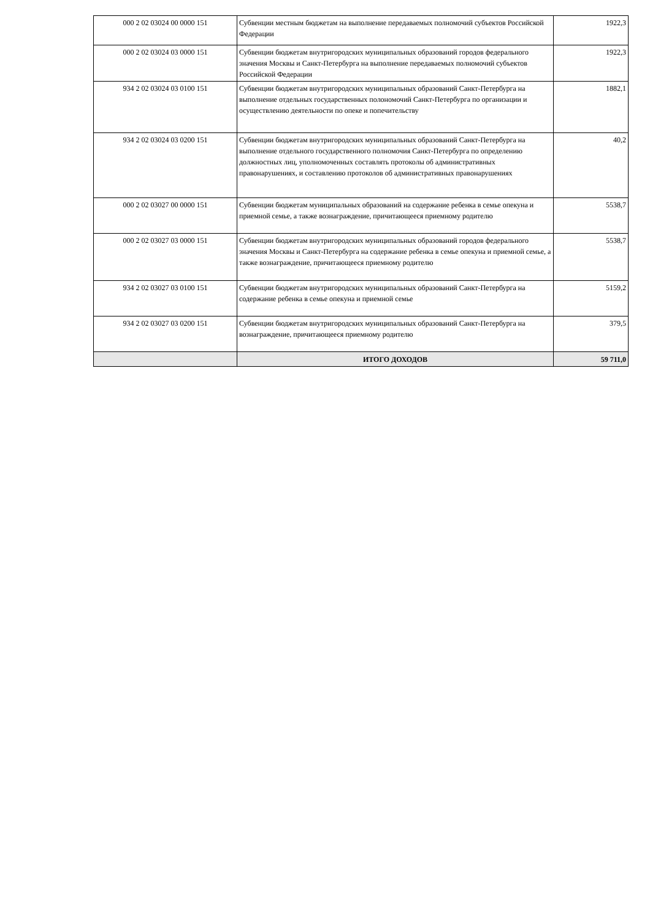| 000 2 02 03024 00 0000 151 | Субвенции местным бюджетам на выполнение передаваемых полномочий субъектов Российской Федерации | 1922,3 |
| 000 2 02 03024 03 0000 151 | Субвенции бюджетам внутригородских муниципальных образований городов федерального значения Москвы и Санкт-Петербурга на выполнение передаваемых полномочий субъектов Российской Федерации | 1922,3 |
| 934 2 02 03024 03 0100 151 | Субвенции бюджетам внутригородских муниципальных образований Санкт-Петербурга на выполнение отдельных государственных полономочий Санкт-Петербурга по организации и осуществлению деятельности по опеке и попечительству | 1882,1 |
| 934 2 02 03024 03 0200 151 | Субвенции бюджетам внутригородских муниципальных образований Санкт-Петербурга на выполнение отдельного государственного полномочия Санкт-Петербурга по определению должностных лиц, уполномоченных составлять протоколы об административных правонарушениях, и составлению протоколов об административных правонарушениях | 40,2 |
| 000 2 02 03027 00 0000 151 | Субвенции бюджетам муниципальных образований на содержание ребенка в семье опекуна и приемной семье, а также вознаграждение, причитающееся приемному родителю | 5538,7 |
| 000 2 02 03027 03 0000 151 | Субвенции бюджетам внутригородских муниципальных образований городов федерального значения Москвы и Санкт-Петербурга на содержание ребенка в семье опекуна и приемной семье, а также вознаграждение, причитающееся приемному родителю | 5538,7 |
| 934 2 02 03027 03 0100 151 | Субвенции бюджетам внутригородских муниципальных образований Санкт-Петербурга на содержание ребенка в семье опекуна и приемной семье | 5159,2 |
| 934 2 02 03027 03 0200 151 | Субвенции бюджетам внутригородских муниципальных образований Санкт-Петербурга на вознаграждение, причитающееся приемному родителю | 379,5 |
| | ИТОГО ДОХОДОВ | 59 711,0 |